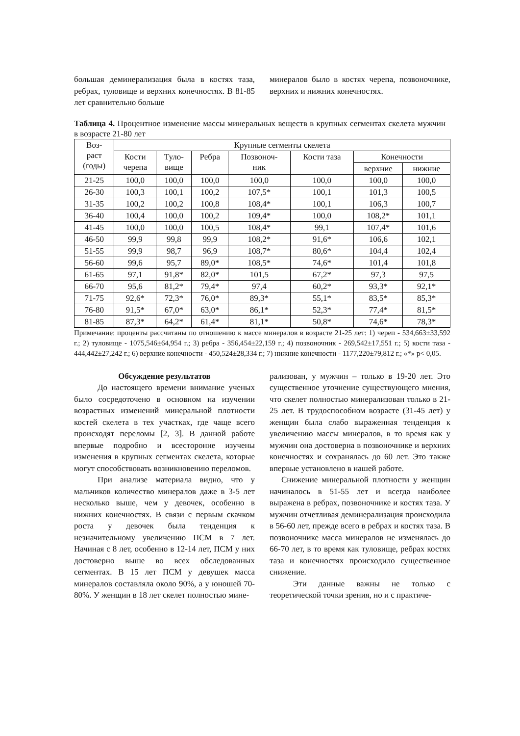большая деминерализация была в костях таза, ребрах, туловище и верхних конечностях. В 81-85 лет сравнительно больше
минералов было в костях черепа, позвоночнике, верхних и нижних конечностях.
Таблица 4. Процентное изменение массы минеральных веществ в крупных сегментах скелета мужчин в возрасте 21-80 лет
| Воз- раст (годы) | Крупные сегменты скелета | | | | | | |
| --- | --- | --- | --- | --- | --- | --- | --- |
| | Кости черепа | Туло- вище | Ребра | Позвоноч- ник | Кости таза | Конечности | |
| | | | | | | верхние | нижние |
| 21-25 | 100,0 | 100,0 | 100,0 | 100,0 | 100,0 | 100,0 | 100,0 |
| 26-30 | 100,3 | 100,1 | 100,2 | 107,5* | 100,1 | 101,3 | 100,5 |
| 31-35 | 100,2 | 100,2 | 100,8 | 108,4* | 100,1 | 106,3 | 100,7 |
| 36-40 | 100,4 | 100,0 | 100,2 | 109,4* | 100,0 | 108,2* | 101,1 |
| 41-45 | 100,0 | 100,0 | 100,5 | 108,4* | 99,1 | 107,4* | 101,6 |
| 46-50 | 99,9 | 99,8 | 99,9 | 108,2* | 91,6* | 106,6 | 102,1 |
| 51-55 | 99,9 | 98,7 | 96,9 | 108,7* | 80,6* | 104,4 | 102,4 |
| 56-60 | 99,6 | 95,7 | 89,0* | 108,5* | 74,6* | 101,4 | 101,8 |
| 61-65 | 97,1 | 91,8* | 82,0* | 101,5 | 67,2* | 97,3 | 97,5 |
| 66-70 | 95,6 | 81,2* | 79,4* | 97,4 | 60,2* | 93,3* | 92,1* |
| 71-75 | 92,6* | 72,3* | 76,0* | 89,3* | 55,1* | 83,5* | 85,3* |
| 76-80 | 91,5* | 67,0* | 63,0* | 86,1* | 52,3* | 77,4* | 81,5* |
| 81-85 | 87,3* | 64,2* | 61,4* | 81,1* | 50,8* | 74,6* | 78,3* |
Примечание: проценты рассчитаны по отношению к массе минералов в возрасте 21-25 лет: 1) череп - 534,663±33,592 г.; 2) туловище - 1075,546±64,954 г.; 3) ребра - 356,454±22,159 г.; 4) позвоночник - 269,542±17,551 г.; 5) кости таза - 444,442±27,242 г.; 6) верхние конечности - 450,524±28,334 г.; 7) нижние конечности - 1177,220±79,812 г.; «*» p< 0,05.
Обсуждение результатов
До настоящего времени внимание ученых было сосредоточено в основном на изучении возрастных изменений минеральной плотности костей скелета в тех участках, где чаще всего происходят переломы [2, 3]. В данной работе впервые подробно и всесторонне изучены изменения в крупных сегментах скелета, которые могут способствовать возникновению переломов.
При анализе материала видно, что у мальчиков количество минералов даже в 3-5 лет несколько выше, чем у девочек, особенно в нижних конечностях. В связи с первым скачком роста у девочек была тенденция к незначительному увеличению ПСМ в 7 лет. Начиная с 8 лет, особенно в 12-14 лет, ПСМ у них достоверно выше во всех обследованных сегментах. В 15 лет ПСМ у девушек масса минералов составляла около 90%, а у юношей 70-80%. У женщин в 18 лет скелет полностью мине-
рализован, у мужчин – только в 19-20 лет. Это существенное уточнение существующего мнения, что скелет полностью минерализован только в 21-25 лет. В трудоспособном возрасте (31-45 лет) у женщин была слабо выраженная тенденция к увеличению массы минералов, в то время как у мужчин она достоверна в позвоночнике и верхних конечностях и сохранялась до 60 лет. Это также впервые установлено в нашей работе.
Снижение минеральной плотности у женщин начиналось в 51-55 лет и всегда наиболее выражена в ребрах, позвоночнике и костях таза. У мужчин отчетливая деминерализация происходила в 56-60 лет, прежде всего в ребрах и костях таза. В позвоночнике масса минералов не изменялась до 66-70 лет, в то время как туловище, ребрах костях таза и конечностях происходило существенное снижение.
Эти данные важны не только с теоретической точки зрения, но и с практиче-